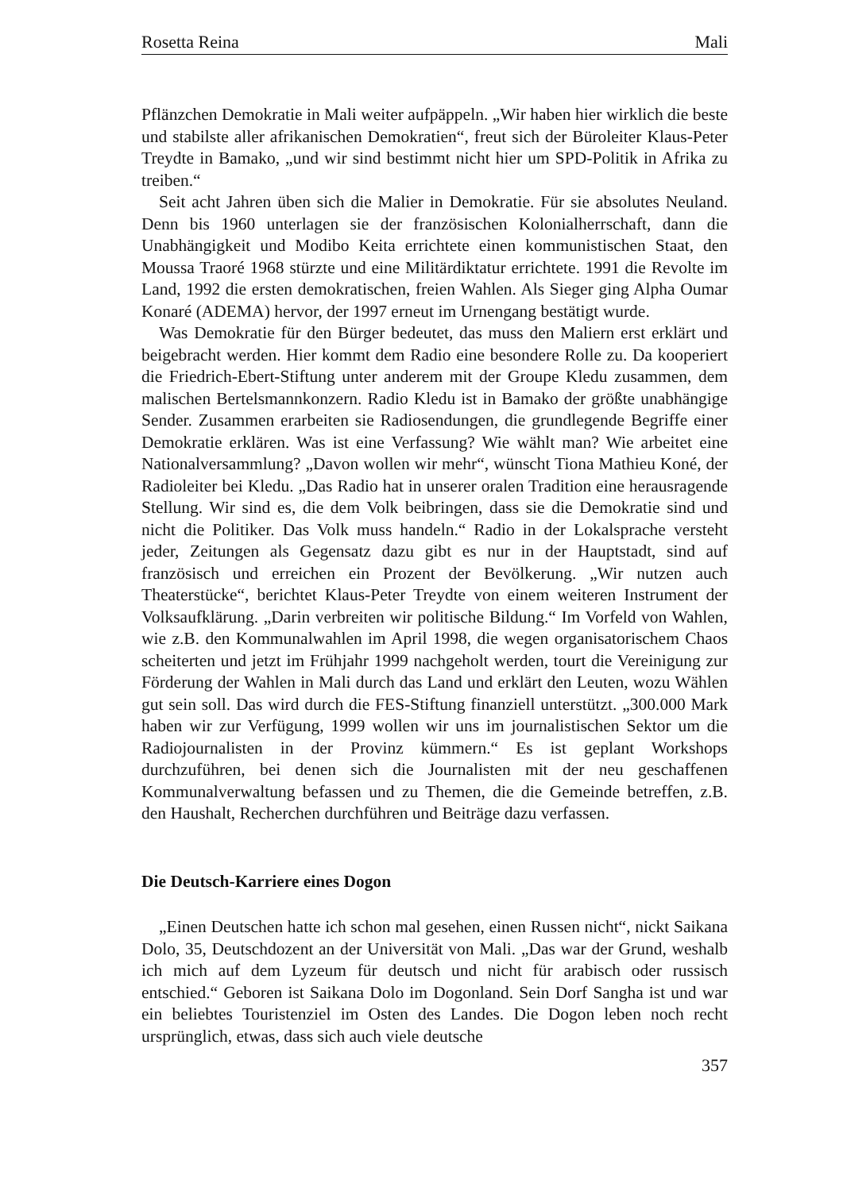Rosetta Reina Mali
Pflänzchen Demokratie in Mali weiter aufpäppeln. „Wir haben hier wirklich die beste und stabilste aller afrikanischen Demokratien“, freut sich der Büroleiter Klaus-Peter Treydte in Bamako, „und wir sind bestimmt nicht hier um SPD-Politik in Afrika zu treiben.“
Seit acht Jahren üben sich die Malier in Demokratie. Für sie absolutes Neuland. Denn bis 1960 unterlagen sie der französischen Kolonialherrschaft, dann die Unabhängigkeit und Modibo Keita errichtete einen kommunistischen Staat, den Moussa Traoré 1968 stürzte und eine Militärdiktatur errichtete. 1991 die Revolte im Land, 1992 die ersten demokratischen, freien Wahlen. Als Sieger ging Alpha Oumar Konaré (ADEMA) hervor, der 1997 erneut im Urnengang bestätigt wurde.
Was Demokratie für den Bürger bedeutet, das muss den Maliern erst erklärt und beigebracht werden. Hier kommt dem Radio eine besondere Rolle zu. Da kooperiert die Friedrich-Ebert-Stiftung unter anderem mit der Groupe Kledu zusammen, dem malischen Bertelsmannkonzern. Radio Kledu ist in Bamako der größte unabhängige Sender. Zusammen erarbeiten sie Radiosendungen, die grundlegende Begriffe einer Demokratie erklären. Was ist eine Verfassung? Wie wählt man? Wie arbeitet eine Nationalversammlung? „Davon wollen wir mehr“, wünscht Tiona Mathieu Koné, der Radioleiter bei Kledu. „Das Radio hat in unserer oralen Tradition eine herausragende Stellung. Wir sind es, die dem Volk beibringen, dass sie die Demokratie sind und nicht die Politiker. Das Volk muss handeln.“ Radio in der Lokalsprache versteht jeder, Zeitungen als Gegensatz dazu gibt es nur in der Hauptstadt, sind auf französisch und erreichen ein Prozent der Bevölkerung. „Wir nutzen auch Theaterstücke“, berichtet Klaus-Peter Treydte von einem weiteren Instrument der Volksaufklärung. „Darin verbreiten wir politische Bildung.“ Im Vorfeld von Wahlen, wie z.B. den Kommunalwahlen im April 1998, die wegen organisatorischem Chaos scheiterten und jetzt im Frühjahr 1999 nachgeholt werden, tourt die Vereinigung zur Förderung der Wahlen in Mali durch das Land und erklärt den Leuten, wozu Wählen gut sein soll. Das wird durch die FES-Stiftung finanziell unterstützt. „300.000 Mark haben wir zur Verfügung, 1999 wollen wir uns im journalistischen Sektor um die Radiojournalisten in der Provinz kümmern.“ Es ist geplant Workshops durchzuführen, bei denen sich die Journalisten mit der neu geschaffenen Kommunalverwaltung befassen und zu Themen, die die Gemeinde betreffen, z.B. den Haushalt, Recherchen durchführen und Beiträge dazu verfassen.
Die Deutsch-Karriere eines Dogon
„Einen Deutschen hatte ich schon mal gesehen, einen Russen nicht“, nickt Saikana Dolo, 35, Deutschdozent an der Universität von Mali. „Das war der Grund, weshalb ich mich auf dem Lyzeum für deutsch und nicht für arabisch oder russisch entschied.“ Geboren ist Saikana Dolo im Dogonland. Sein Dorf Sangha ist und war ein beliebtes Touristenziel im Osten des Landes. Die Dogon leben noch recht ursprünglich, etwas, dass sich auch viele deutsche
357